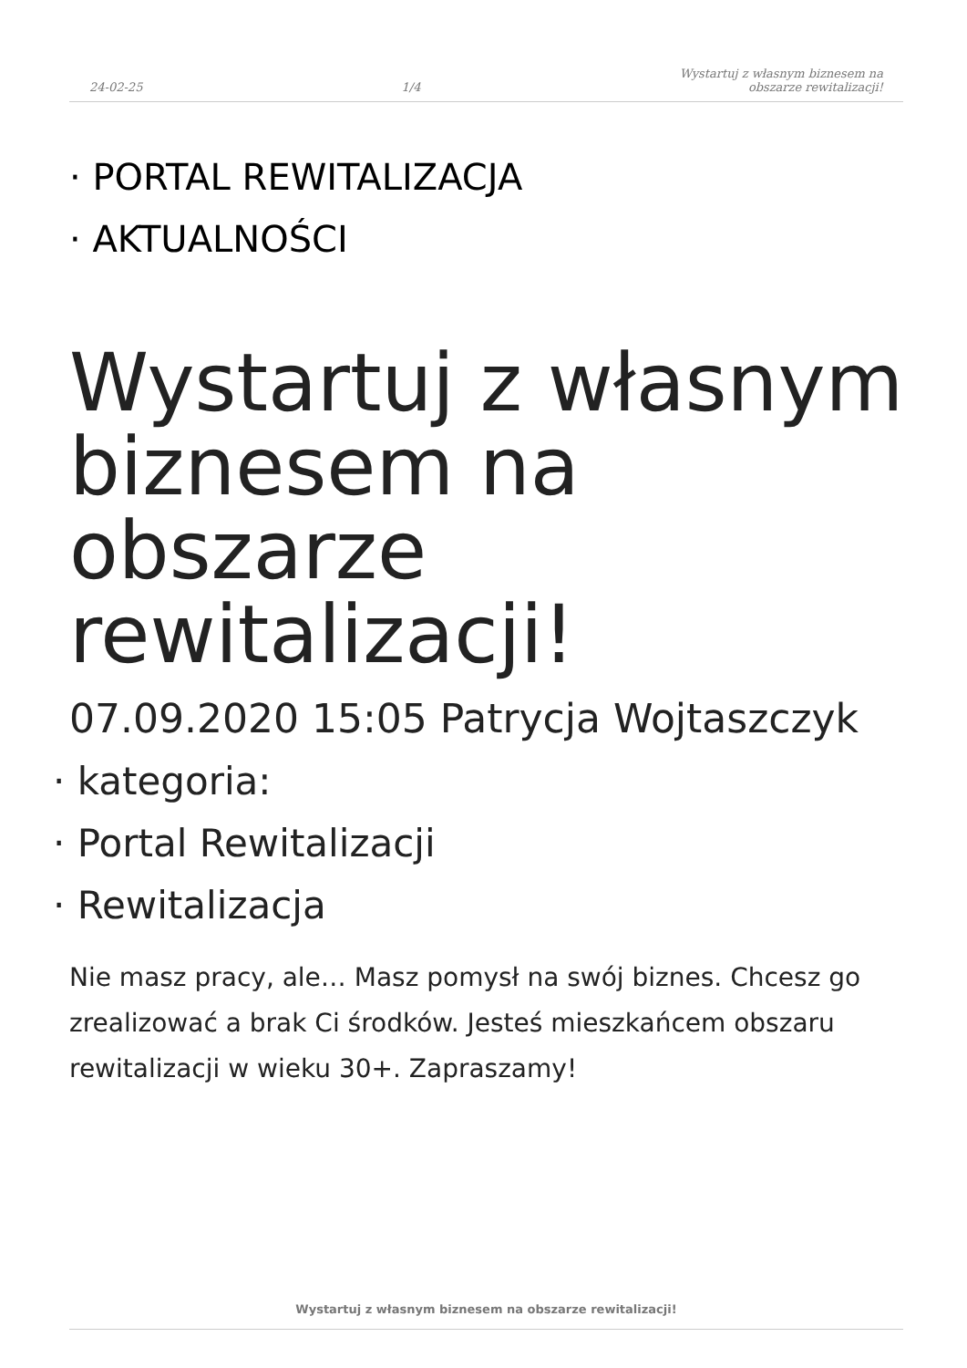24-02-25 1/4 Wystartuj z własnym biznesem na
obszarze rewitalizacji!
· PORTAL REWITALIZACJA
· AKTUALNOŚCI
Wystartuj z własnym biznesem na obszarze rewitalizacji!
07.09.2020 15:05 Patrycja Wojtaszczyk
· kategoria:
· Portal Rewitalizacji
· Rewitalizacja
Nie masz pracy, ale… Masz pomysł na swój biznes. Chcesz go zrealizować a brak Ci środków. Jesteś mieszkańcem obszaru rewitalizacji w wieku 30+. Zapraszamy!
Wystartuj z własnym biznesem na obszarze rewitalizacji!